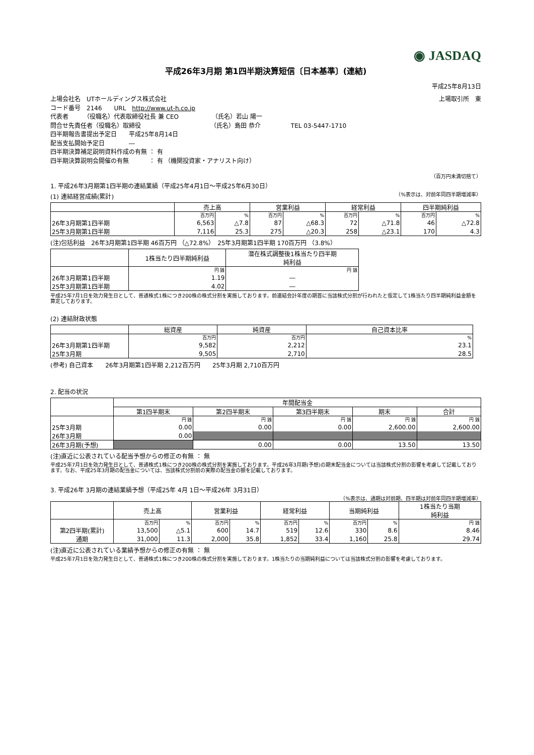◉ JASDAQ
平成26年3月期 第1四半期決算短信〔日本基準〕(連結)
平成25年8月13日
上場会社名　UTホールディングス株式会社 上場取引所　東
コード番号　2146　　URL　http://www.ut-h.co.jp
代表者　　　（役職名）代表取締役社長 兼 CEO　　　　　　（氏名）若山 陽一
問合せ先責任者（役職名）取締役　　　　　　　　　　　　（氏名）島田 恭介　　　　　TEL 03-5447-1710
四半期報告書提出予定日　　平成25年8月14日
配当支払開始予定日　　　　―
四半期決算補足説明資料作成の有無 ： 有
四半期決算説明会開催の有無　　　 ： 有 （機関投資家・アナリスト向け）
（百万円未満切捨て）
1. 平成26年3月期第1四半期の連結業績（平成25年4月1日～平成25年6月30日）
(1) 連結経営成績(累計) （%表示は、対前年同四半期増減率）
| | 売上高 | | 営業利益 | | 経常利益 | | 四半期純利益 | |
| --- | --- | --- | --- | --- | --- | --- | --- | --- |
| | 百万円 | % | 百万円 | % | 百万円 | % | 百万円 | % |
| 26年3月期第1四半期 | 6,563 | △7.8 | 87 | △68.3 | 72 | △71.8 | 46 | △72.8 |
| 25年3月期第1四半期 | 7,116 | 25.3 | 275 | △20.3 | 258 | △23.1 | 170 | 4.3 |
(注)包括利益　26年3月期第1四半期 46百万円 （△72.8%）　25年3月期第1四半期 170百万円 （3.8%）
| | 1株当たり四半期純利益 | 潜在株式調整後1株当たり四半期 純利益 |
| --- | --- | --- |
| | 円 銭 | 円 銭 |
| 26年3月期第1四半期 | 1.19 | ― |
| 25年3月期第1四半期 | 4.02 | ― |
平成25年7月1日を効力発生日として、普通株式1株につき200株の株式分割を実施しております。前連結会計年度の期首に当該株式分割が行われたと仮定して1株当たり四半期純利益金額を算定しております。
(2) 連結財政状態
| | 総資産 | 純資産 | 自己資本比率 |
| --- | --- | --- | --- |
| | 百万円 | 百万円 | % |
| 26年3月期第1四半期 | 9,582 | 2,212 | 23.1 |
| 25年3月期 | 9,505 | 2,710 | 28.5 |
(参考) 自己資本　　26年3月期第1四半期 2,212百万円　　25年3月期 2,710百万円
2. 配当の状況
| | 年間配当金 | | | | |
| --- | --- | --- | --- | --- | --- |
| | 第1四半期末 | 第2四半期末 | 第3四半期末 | 期末 | 合計 |
| | 円 銭 | 円 銭 | 円 銭 | 円 銭 | 円 銭 |
| 25年3月期 | 0.00 | 0.00 | 0.00 | 2,600.00 | 2,600.00 |
| 26年3月期 | 0.00 | | | | |
| 26年3月期(予想) | | 0.00 | 0.00 | 13.50 | 13.50 |
(注)直近に公表されている配当予想からの修正の有無 ： 無
平成25年7月1日を効力発生日として、普通株式1株につき200株の株式分割を実施しております。平成26年3月期(予想)の期末配当金については当該株式分割の影響を考慮して記載しております。なお、平成25年3月期の配当金については、当該株式分割前の実際の配当金の額を記載しております。
3. 平成26年 3月期の連結業績予想（平成25年 4月 1日～平成26年 3月31日）
（%表示は、通期は対前期、四半期は対前年同四半期増減率）
| | 売上高 | | 営業利益 | | 経常利益 | | 当期純利益 | | 1株当たり当期 純利益 |
| --- | --- | --- | --- | --- | --- | --- | --- | --- | --- |
| | 百万円 | % | 百万円 | % | 百万円 | % | 百万円 | % | 円 銭 |
| 第2四半期(累計) | 13,500 | △5.1 | 600 | 14.7 | 519 | 12.6 | 330 | 8.6 | 8.46 |
| 通期 | 31,000 | 11.3 | 2,000 | 35.8 | 1,852 | 33.4 | 1,160 | 25.8 | 29.74 |
(注)直近に公表されている業績予想からの修正の有無 ： 無
平成25年7月1日を効力発生日として、普通株式1株につき200株の株式分割を実施しております。1株当たりの当期純利益については当該株式分割の影響を考慮しております。